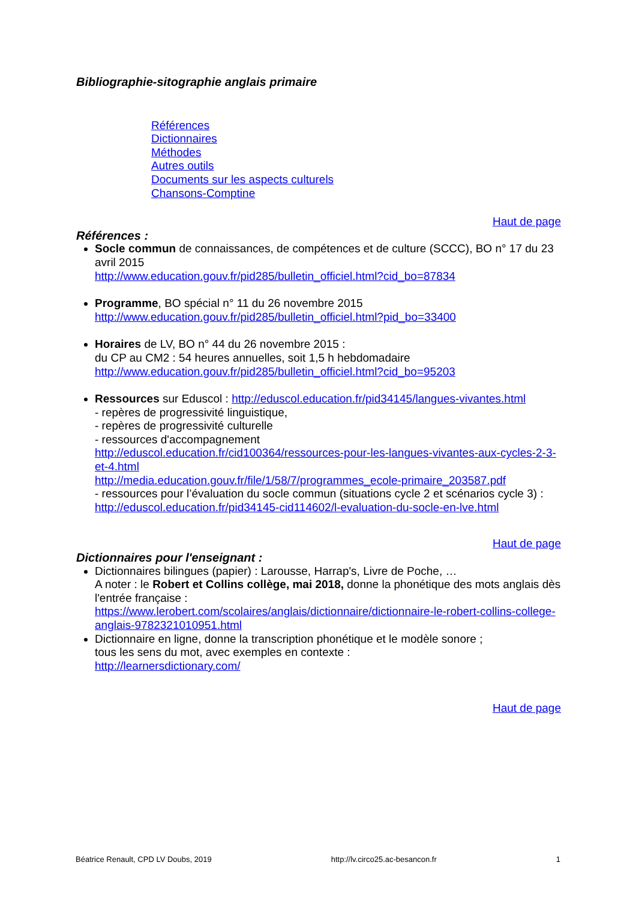Bibliographie-sitographie anglais primaire
Références
Dictionnaires
Méthodes
Autres outils
Documents sur les aspects culturels
Chansons-Comptine
Haut de page
Références :
Socle commun de connaissances, de compétences et de culture (SCCC), BO n° 17 du 23 avril 2015
http://www.education.gouv.fr/pid285/bulletin_officiel.html?cid_bo=87834
Programme, BO spécial n° 11 du 26 novembre 2015
http://www.education.gouv.fr/pid285/bulletin_officiel.html?pid_bo=33400
Horaires de LV, BO n° 44 du 26 novembre 2015 :
du CP au CM2 : 54 heures annuelles, soit 1,5 h hebdomadaire
http://www.education.gouv.fr/pid285/bulletin_officiel.html?cid_bo=95203
Ressources sur Eduscol : http://eduscol.education.fr/pid34145/langues-vivantes.html
- repères de progressivité linguistique,
- repères de progressivité culturelle
- ressources d'accompagnement
http://eduscol.education.fr/cid100364/ressources-pour-les-langues-vivantes-aux-cycles-2-3-et-4.html
http://media.education.gouv.fr/file/1/58/7/programmes_ecole-primaire_203587.pdf
- ressources pour l’évaluation du socle commun (situations cycle 2 et scénarios cycle 3) :
http://eduscol.education.fr/pid34145-cid114602/l-evaluation-du-socle-en-lve.html
Haut de page
Dictionnaires pour l'enseignant :
Dictionnaires bilingues (papier) : Larousse, Harrap's, Livre de Poche, …
A noter : le Robert et Collins collège, mai 2018, donne la phonétique des mots anglais dès l'entrée française :
https://www.lerobert.com/scolaires/anglais/dictionnaire/dictionnaire-le-robert-collins-college-anglais-9782321010951.html
Dictionnaire en ligne, donne la transcription phonétique et le modèle sonore ;
tous les sens du mot, avec exemples en contexte :
http://learnersdictionary.com/
Haut de page
Béatrice Renault, CPD LV Doubs, 2019 http://lv.circo25.ac-besancon.fr 1